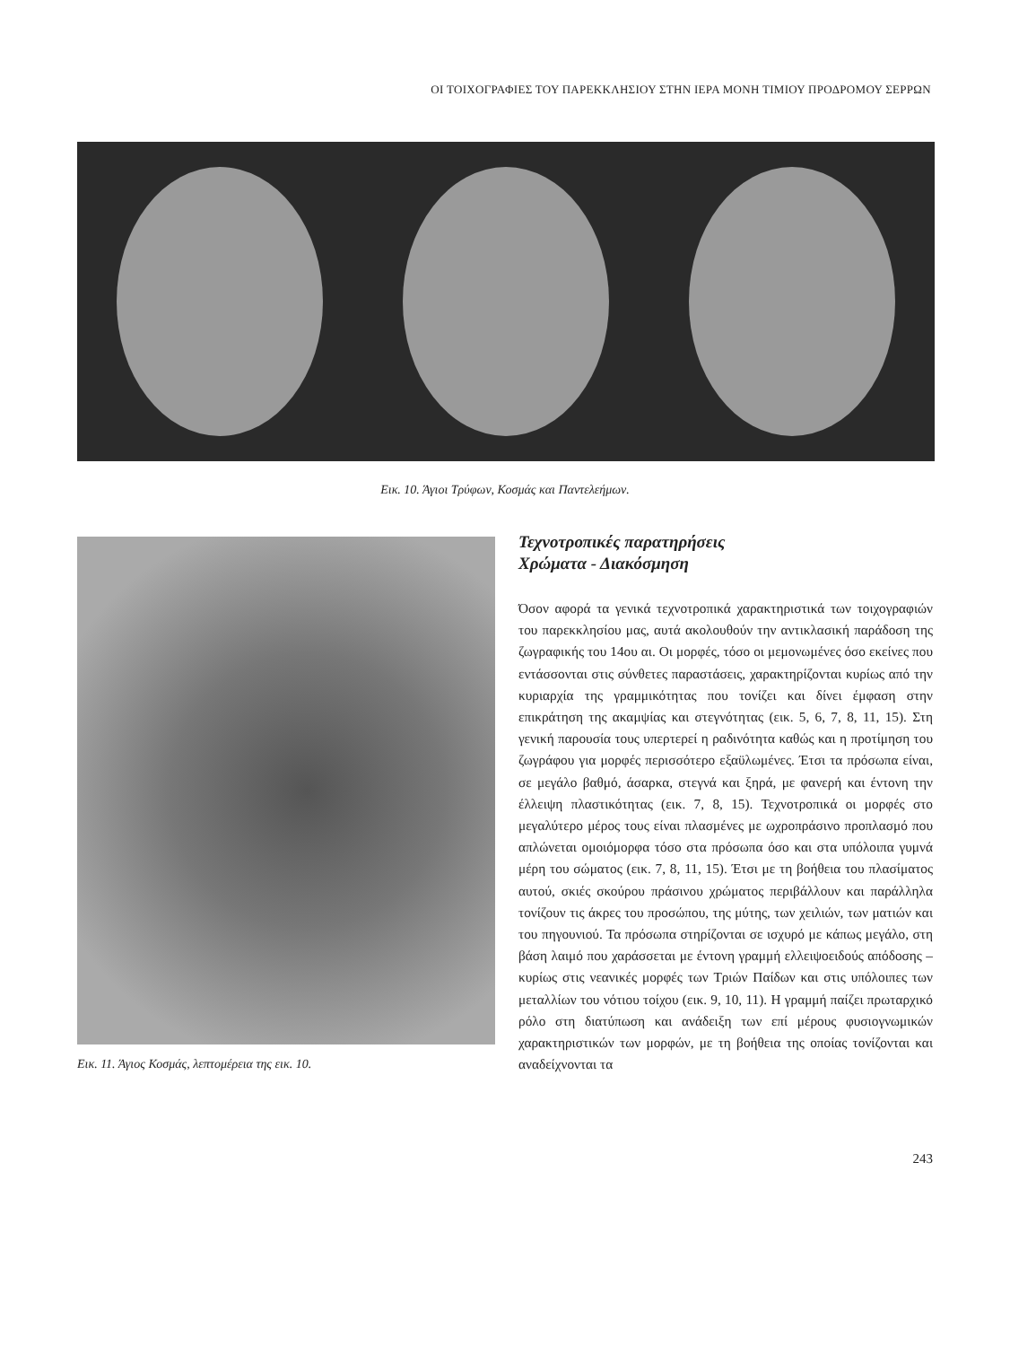ΟΙ ΤΟΙΧΟΓΡΑΦΙΕΣ ΤΟΥ ΠΑΡΕΚΚΛΗΣΙΟΥ ΣΤΗΝ ΙΕΡΑ ΜΟΝΗ ΤΙΜΙΟΥ ΠΡΟΔΡΟΜΟΥ ΣΕΡΡΩΝ
Εικ. 10. Άγιοι Τρύφων, Κοσμάς και Παντελεήμων.
Εικ. 11. Άγιος Κοσμάς, λεπτομέρεια της εικ. 10.
Τεχνοτροπικές παρατηρήσεις
Χρώματα - Διακόσμηση
Όσον αφορά τα γενικά τεχνοτροπικά χαρακτηριστικά των τοιχογραφιών του παρεκκλησίου μας, αυτά ακολουθούν την αντικλασική παράδοση της ζωγραφικής του 14ου αι. Οι μορφές, τόσο οι μεμονωμένες όσο εκείνες που εντάσσονται στις σύνθετες παραστάσεις, χαρακτηρίζονται κυρίως από την κυριαρχία της γραμμικότητας που τονίζει και δίνει έμφαση στην επικράτηση της ακαμψίας και στεγνότητας (εικ. 5, 6, 7, 8, 11, 15). Στη γενική παρουσία τους υπερτερεί η ραδινότητα καθώς και η προτίμηση του ζωγράφου για μορφές περισσότερο εξαϋλωμένες. Έτσι τα πρόσωπα είναι, σε μεγάλο βαθμό, άσαρκα, στεγνά και ξηρά, με φανερή και έντονη την έλλειψη πλαστικότητας (εικ. 7, 8, 15). Τεχνοτροπικά οι μορφές στο μεγαλύτερο μέρος τους είναι πλασμένες με ωχροπράσινο προπλασμό που απλώνεται ομοιόμορφα τόσο στα πρόσωπα όσο και στα υπόλοιπα γυμνά μέρη του σώματος (εικ. 7, 8, 11, 15). Έτσι με τη βοήθεια του πλασίματος αυτού, σκιές σκούρου πράσινου χρώματος περιβάλλουν και παράλληλα τονίζουν τις άκρες του προσώπου, της μύτης, των χειλιών, των ματιών και του πηγουνιού. Τα πρόσωπα στηρίζονται σε ισχυρό με κάπως μεγάλο, στη βάση λαιμό που χαράσσεται με έντονη γραμμή ελλειψοειδούς απόδοσης – κυρίως στις νεανικές μορφές των Τριών Παίδων και στις υπόλοιπες των μεταλλίων του νότιου τοίχου (εικ. 9, 10, 11). Η γραμμή παίζει πρωταρχικό ρόλο στη διατύπωση και ανάδειξη των επί μέρους φυσιογνωμικών χαρακτηριστικών των μορφών, με τη βοήθεια της οποίας τονίζονται και αναδείχνονται τα
243